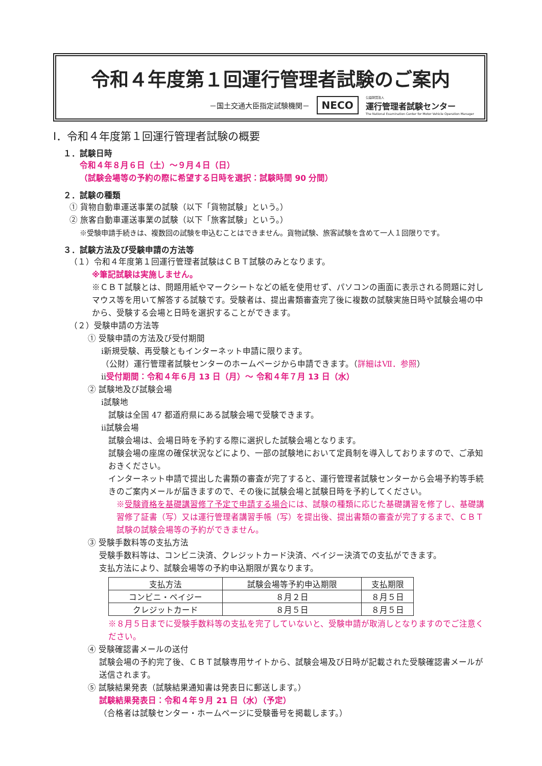令和４年度第１回運行管理者試験のご案内
－国土交通大臣指定試験機関－ NECO 公益財団法人
運行管理者試験センター
The National Examination Center for Motor Vehicle Operation Manager
Ⅰ．令和４年度第１回運行管理者試験の概要
１．試験日時
令和４年８月６日（土）～９月４日（日）
（試験会場等の予約の際に希望する日時を選択：試験時間 90 分間）
２．試験の種類
① 貨物自動車運送事業の試験（以下「貨物試験」という。）
② 旅客自動車運送事業の試験（以下「旅客試験」という。）
※受験申請手続きは、複数回の試験を申込むことはできません。貨物試験、旅客試験を含めて一人１回限りです。
３．試験方法及び受験申請の方法等
（１）令和４年度第１回運行管理者試験はＣＢＴ試験のみとなります。
※筆記試験は実施しません。
※ＣＢＴ試験とは、問題用紙やマークシートなどの紙を使用せず、パソコンの画面に表示される問題に対しマウス等を用いて解答する試験です。受験者は、提出書類審査完了後に複数の試験実施日時や試験会場の中から、受験する会場と日時を選択することができます。
（２）受験申請の方法等
① 受験申請の方法及び受付期間
ⅰ新規受験、再受験ともインターネット申請に限ります。
（公財）運行管理者試験センターのホームページから申請できます。（詳細はⅦ．参照）
ⅱ受付期間：令和４年６月 13 日（月）～ 令和４年７月 13 日（水）
② 試験地及び試験会場
ⅰ試験地
試験は全国 47 都道府県にある試験会場で受験できます。
ⅱ試験会場
試験会場は、会場日時を予約する際に選択した試験会場となります。
試験会場の座席の確保状況などにより、一部の試験地において定員制を導入しておりますので、ご承知おきください。
インターネット申請で提出した書類の審査が完了すると、運行管理者試験センターから会場予約等手続きのご案内メールが届きますので、その後に試験会場と試験日時を予約してください。
※受験資格を基礎講習修了予定で申請する場合には、試験の種類に応じた基礎講習を修了し、基礎講習修了証書（写）又は運行管理者講習手帳（写）を提出後、提出書類の審査が完了するまで、ＣＢＴ試験の試験会場等の予約ができません。
③ 受験手数料等の支払方法
受験手数料等は、コンビニ決済、クレジットカード決済、ペイジー決済での支払ができます。
支払方法により、試験会場等の予約申込期限が異なります。
| 支払方法 | 試験会場等予約申込期限 | 支払期限 |
| --- | --- | --- |
| コンビニ・ペイジー | ８月２日 | ８月５日 |
| クレジットカード | ８月５日 | ８月５日 |
※８月５日までに受験手数料等の支払を完了していないと、受験申請が取消しとなりますのでご注意ください。
④ 受験確認書メールの送付
試験会場の予約完了後、ＣＢＴ試験専用サイトから、試験会場及び日時が記載された受験確認書メールが送信されます。
⑤ 試験結果発表（試験結果通知書は発表日に郵送します。）
試験結果発表日：令和４年９月 21 日（水）（予定）
（合格者は試験センター・ホームページに受験番号を掲載します。）